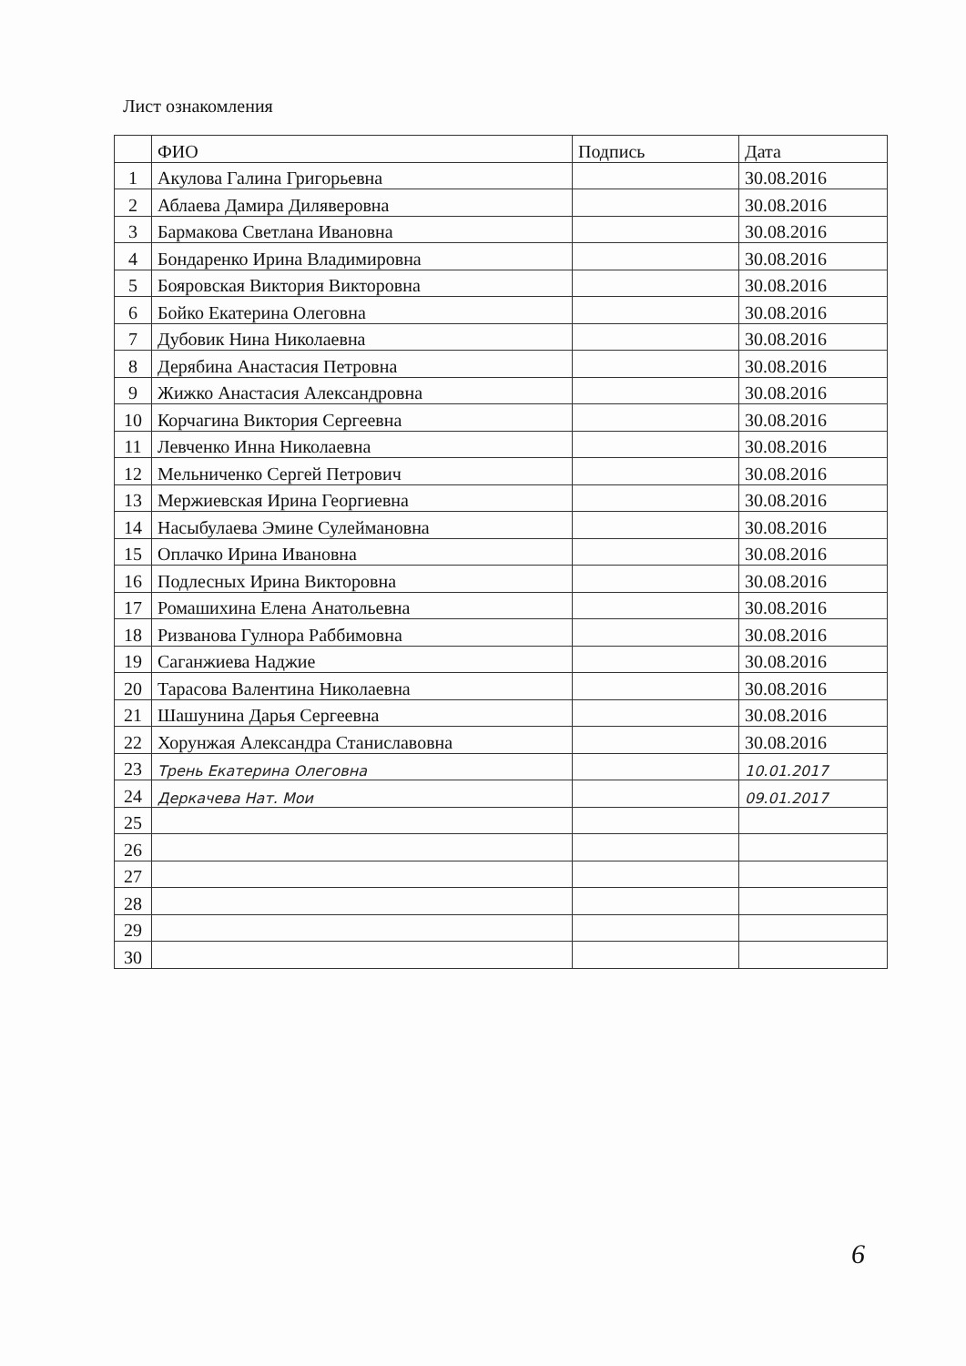Лист ознакомления
| | ФИО | Подпись | Дата |
| --- | --- | --- | --- |
| 1 | Акулова Галина Григорьевна | | 30.08.2016 |
| 2 | Аблаева Дамира Диляверовна | | 30.08.2016 |
| 3 | Бармакова Светлана Ивановна | | 30.08.2016 |
| 4 | Бондаренко Ирина Владимировна | | 30.08.2016 |
| 5 | Бояровская Виктория Викторовна | | 30.08.2016 |
| 6 | Бойко Екатерина Олеговна | | 30.08.2016 |
| 7 | Дубовик Нина Николаевна | | 30.08.2016 |
| 8 | Дерябина Анастасия Петровна | | 30.08.2016 |
| 9 | Жижко Анастасия Александровна | | 30.08.2016 |
| 10 | Корчагина Виктория Сергеевна | | 30.08.2016 |
| 11 | Левченко Инна Николаевна | | 30.08.2016 |
| 12 | Мельниченко Сергей Петрович | | 30.08.2016 |
| 13 | Мержиевская Ирина Георгиевна | | 30.08.2016 |
| 14 | Насыбулаева Эмине Сулеймановна | | 30.08.2016 |
| 15 | Оплачко Ирина Ивановна | | 30.08.2016 |
| 16 | Подлесных Ирина Викторовна | | 30.08.2016 |
| 17 | Ромашихина Елена Анатольевна | | 30.08.2016 |
| 18 | Ризванова Гулнора Раббимовна | | 30.08.2016 |
| 19 | Саганжиева Наджие | | 30.08.2016 |
| 20 | Тарасова Валентина Николаевна | | 30.08.2016 |
| 21 | Шашунина Дарья Сергеевна | | 30.08.2016 |
| 22 | Хорунжая Александра Станиславовна | | 30.08.2016 |
| 23 | Трень Екатерина Олеговна | | 10.01.2017 |
| 24 | Деркачева Нат. Мои | | 09.01.2017 |
| 25 | | | |
| 26 | | | |
| 27 | | | |
| 28 | | | |
| 29 | | | |
| 30 | | | |
6